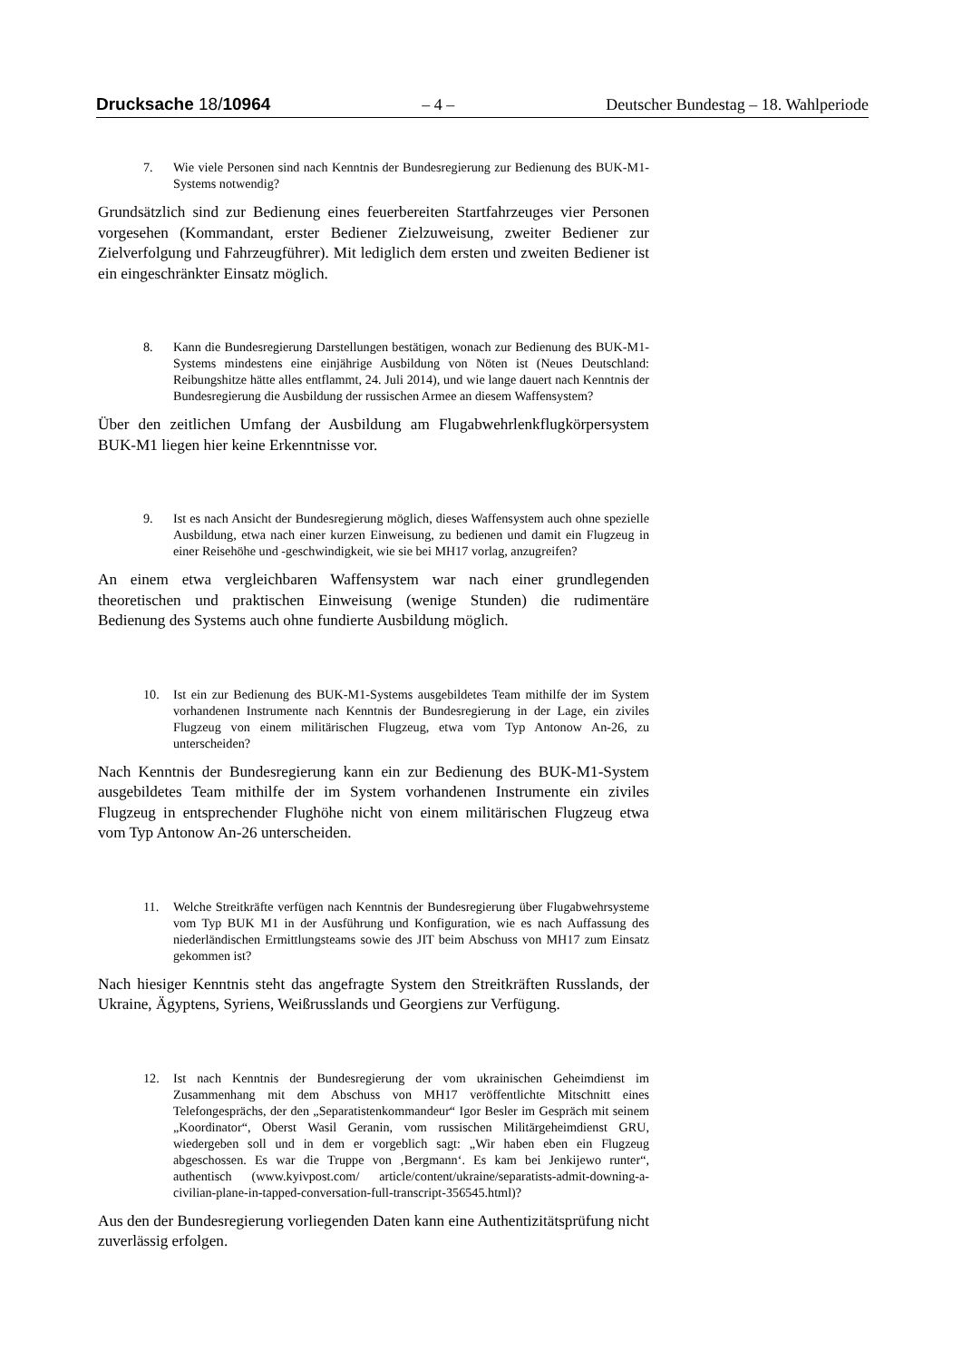Drucksache 18/10964 – 4 – Deutscher Bundestag – 18. Wahlperiode
7. Wie viele Personen sind nach Kenntnis der Bundesregierung zur Bedienung des BUK-M1-Systems notwendig?
Grundsätzlich sind zur Bedienung eines feuerbereiten Startfahrzeuges vier Personen vorgesehen (Kommandant, erster Bediener Zielzuweisung, zweiter Bediener zur Zielverfolgung und Fahrzeugführer). Mit lediglich dem ersten und zweiten Bediener ist ein eingeschränkter Einsatz möglich.
8. Kann die Bundesregierung Darstellungen bestätigen, wonach zur Bedienung des BUK-M1-Systems mindestens eine einjährige Ausbildung von Nöten ist (Neues Deutschland: Reibungshitze hätte alles entflammt, 24. Juli 2014), und wie lange dauert nach Kenntnis der Bundesregierung die Ausbildung der russischen Armee an diesem Waffensystem?
Über den zeitlichen Umfang der Ausbildung am Flugabwehrlenkflugkörpersystem BUK-M1 liegen hier keine Erkenntnisse vor.
9. Ist es nach Ansicht der Bundesregierung möglich, dieses Waffensystem auch ohne spezielle Ausbildung, etwa nach einer kurzen Einweisung, zu bedienen und damit ein Flugzeug in einer Reisehöhe und -geschwindigkeit, wie sie bei MH17 vorlag, anzugreifen?
An einem etwa vergleichbaren Waffensystem war nach einer grundlegenden theoretischen und praktischen Einweisung (wenige Stunden) die rudimentäre Bedienung des Systems auch ohne fundierte Ausbildung möglich.
10. Ist ein zur Bedienung des BUK-M1-Systems ausgebildetes Team mithilfe der im System vorhandenen Instrumente nach Kenntnis der Bundesregierung in der Lage, ein ziviles Flugzeug von einem militärischen Flugzeug, etwa vom Typ Antonow An-26, zu unterscheiden?
Nach Kenntnis der Bundesregierung kann ein zur Bedienung des BUK-M1-System ausgebildetes Team mithilfe der im System vorhandenen Instrumente ein ziviles Flugzeug in entsprechender Flughöhe nicht von einem militärischen Flugzeug etwa vom Typ Antonow An-26 unterscheiden.
11. Welche Streitkräfte verfügen nach Kenntnis der Bundesregierung über Flugabwehrsysteme vom Typ BUK M1 in der Ausführung und Konfiguration, wie es nach Auffassung des niederländischen Ermittlungsteams sowie des JIT beim Abschuss von MH17 zum Einsatz gekommen ist?
Nach hiesiger Kenntnis steht das angefragte System den Streitkräften Russlands, der Ukraine, Ägyptens, Syriens, Weißrusslands und Georgiens zur Verfügung.
12. Ist nach Kenntnis der Bundesregierung der vom ukrainischen Geheimdienst im Zusammenhang mit dem Abschuss von MH17 veröffentlichte Mitschnitt eines Telefongesprächs, der den „Separatistenkommandeur“ Igor Besler im Gespräch mit seinem „Koordinator“, Oberst Wasil Geranin, vom russischen Militärgeheimdienst GRU, wiedergeben soll und in dem er vorgeblich sagt: „Wir haben eben ein Flugzeug abgeschossen. Es war die Truppe von ‚Bergmann‘. Es kam bei Jenkijewo runter“, authentisch (www.kyivpost.com/ article/content/ukraine/separatists-admit-downing-a-civilian-plane-in-tapped-conversation-full-transcript-356545.html)?
Aus den der Bundesregierung vorliegenden Daten kann eine Authentizitätsprüfung nicht zuverlässig erfolgen.